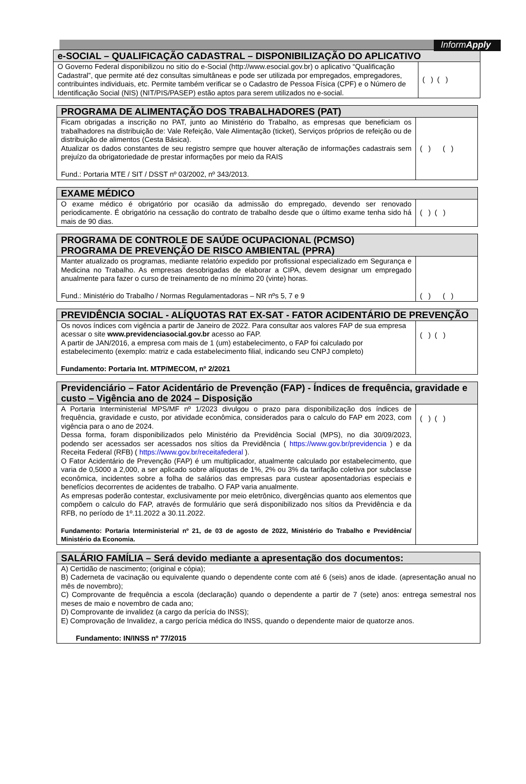InformApply
| e-SOCIAL – QUALIFICAÇÃO CADASTRAL – DISPONIBILIZAÇÃO DO APLICATIVO | |
| --- | --- |
| O Governo Federal disponibilizou no sitio do e-Social (http://www.esocial.gov.br) o aplicativo “Qualificação Cadastral”, que permite até dez consultas simultâneas e pode ser utilizada por empregados, empregadores, contribuintes individuais, etc. Permite também verificar se o Cadastro de Pessoa Física (CPF) e o Número de Identificação Social (NIS) (NIT/PIS/PASEP) estão aptos para serem utilizados no e-social. | ( ) ( ) |
| PROGRAMA DE ALIMENTAÇÃO DOS TRABALHADORES (PAT) | |
| --- | --- |
| Ficam obrigadas a inscrição no PAT, junto ao Ministério do Trabalho, as empresas que beneficiam os trabalhadores na distribuição de: Vale Refeição, Vale Alimentação (ticket), Serviços próprios de refeição ou de distribuição de alimentos (Cesta Básica). Atualizar os dados constantes de seu registro sempre que houver alteração de informações cadastrais sem prejuízo da obrigatoriedade de prestar informações por meio da RAIS Fund.: Portaria MTE / SIT / DSST nº 03/2002, nº 343/2013. | ( ) ( ) |
| EXAME MÉDICO | |
| --- | --- |
| O exame médico é obrigatório por ocasião da admissão do empregado, devendo ser renovado periodicamente. É obrigatório na cessação do contrato de trabalho desde que o último exame tenha sido há mais de 90 dias. | ( ) ( ) |
| PROGRAMA DE CONTROLE DE SAÚDE OCUPACIONAL (PCMSO) PROGRAMA DE PREVENÇÃO DE RISCO AMBIENTAL (PPRA) | |
| --- | --- |
| Manter atualizado os programas, mediante relatório expedido por profissional especializado em Segurança e Medicina no Trabalho. As empresas desobrigadas de elaborar a CIPA, devem designar um empregado anualmente para fazer o curso de treinamento de no mínimo 20 (vinte) horas. Fund.: Ministério do Trabalho / Normas Regulamentadoras – NR nºs 5, 7 e 9 | ( ) ( ) |
| PREVIDÊNCIA SOCIAL - ALÍQUOTAS RAT EX-SAT - FATOR ACIDENTÁRIO DE PREVENÇÃO | |
| --- | --- |
| Os novos índices com vigência a partir de Janeiro de 2022. Para consultar aos valores FAP de sua empresa acessar o site www.previdenciasocial.gov.br acesso ao FAP. A partir de JAN/2016, a empresa com mais de 1 (um) estabelecimento, o FAP foi calculado por estabelecimento (exemplo: matriz e cada estabelecimento filial, indicando seu CNPJ completo) Fundamento: Portaria Int. MTP/MECOM, nº 2/2021 | ( ) ( ) |
| Previdenciário – Fator Acidentário de Prevenção (FAP) - Índices de frequência, gravidade e custo – Vigência ano de 2024 – Disposição | |
| --- | --- |
| A Portaria Interministerial MPS/MF nº 1/2023 divulgou o prazo para disponibilização dos índices de frequência, gravidade e custo, por atividade econômica, considerados para o calculo do FAP em 2023, com vigência para o ano de 2024. Dessa forma, foram disponibilizados pelo Ministério da Previdência Social (MPS), no dia 30/09/2023, podendo ser acessados ser acessados nos sítios da Previdência ( https://www.gov.br/previdencia ) e da Receita Federal (RFB) ( https://www.gov.br/receitafederal ). O Fator Acidentário de Prevenção (FAP) é um multiplicador, atualmente calculado por estabelecimento, que varia de 0,5000 a 2,000, a ser aplicado sobre alíquotas de 1%, 2% ou 3% da tarifação coletiva por subclasse econômica, incidentes sobre a folha de salários das empresas para custear aposentadorias especiais e benefícios decorrentes de acidentes de trabalho. O FAP varia anualmente. As empresas poderão contestar, exclusivamente por meio eletrônico, divergências quanto aos elementos que compõem o calculo do FAP, através de formulário que será disponibilizado nos sítios da Previdência e da RFB, no período de 1º.11.2022 a 30.11.2022. Fundamento: Portaria Interministerial nº 21, de 03 de agosto de 2022, Ministério do Trabalho e Previdência/ Ministério da Economia. | ( ) ( ) |
| SALÁRIO FAMÍLIA – Será devido mediante a apresentação dos documentos: |
| --- |
| A) Certidão de nascimento; (original e cópia); B) Caderneta de vacinação ou equivalente quando o dependente conte com até 6 (seis) anos de idade. (apresentação anual no mês de novembro); C) Comprovante de frequência a escola (declaração) quando o dependente a partir de 7 (sete) anos: entrega semestral nos meses de maio e novembro de cada ano; D) Comprovante de invalidez (a cargo da perícia do INSS); E) Comprovação de Invalidez, a cargo perícia médica do INSS, quando o dependente maior de quatorze anos. Fundamento: IN/INSS nº 77/2015 |